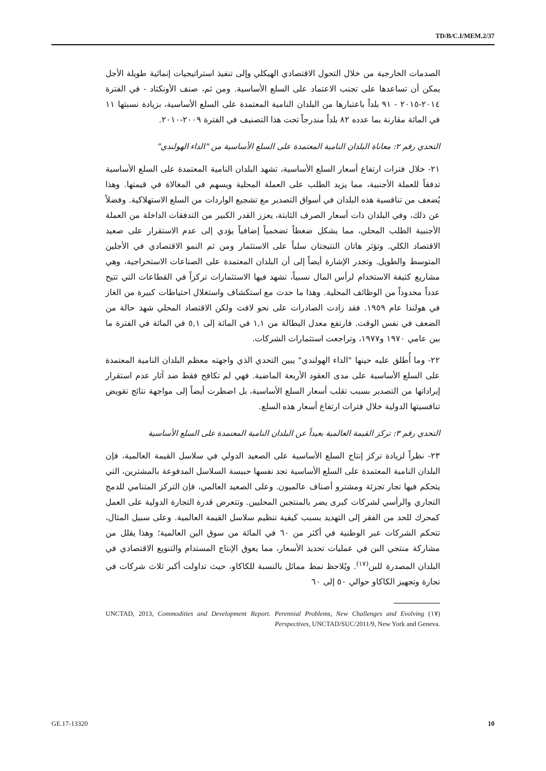TD/B/C.I/MEM.2/37
الصدمات الخارجية من خلال التحول الاقتصادي الهيكلي وإلى تنفيذ استراتيجيات إنمائية طويلة الأجل يمكن أن تساعدها على تجنب الاعتماد على السلع الأساسية. ومن ثم، صنف الأونكتاد - في الفترة ٢٠١٤-٢٠١٥ - ٩١ بلداً باعتبارها من البلدان النامية المعتمدة على السلع الأساسية، بزيادة نسبتها ١١ في المائة مقارنة بما عدده ٨٢ بلداً مندرجاً تحت هذا التصنيف في الفترة ٢٠٠٩-٢٠١٠.
التحدي رقم ٢: معاناة البلدان النامية المعتمدة على السلع الأساسية من "الداء الهولندي"
٢١- خلال فترات ارتفاع أسعار السلع الأساسية، تشهد البلدان النامية المعتمدة على السلع الأساسية تدفقاً للعملة الأجنبية، مما يزيد الطلب على العملة المحلية ويسهم في المغالاة في قيمتها. وهذا يُضعف من تنافسية هذه البلدان في أسواق التصدير مع تشجيع الواردات من السلع الاستهلاكية. وفضلاً عن ذلك، وفي البلدان ذات أسعار الصرف الثابتة، يعزز القدر الكبير من التدفقات الداخلة من العملة الأجنبية الطلب المحلي، مما يشكل ضغطاً تضخمياً إضافياً يؤدي إلى عدم الاستقرار على صعيد الاقتصاد الكلي. وتؤثر هاتان النتيجتان سلباً على الاستثمار ومن ثم النمو الاقتصادي في الأجلين المتوسط والطويل. وتجدر الإشارة أيضاً إلى أن البلدان المعتمدة على الصناعات الاستخراجية، وهي مشاريع كثيفة الاستخدام لرأس المال نسبياً، تشهد فيها الاستثمارات تركزاً في القطاعات التي تتيح عدداً محدوداً من الوظائف المحلية. وهذا ما حدث مع استكشاف واستغلال احتياطات كبيرة من الغاز في هولندا عام ١٩٥٩. فقد زادت الصادرات على نحو لافت ولكن الاقتصاد المحلي شهد حالة من الضعف في نفس الوقت. فارتفع معدل البطالة من ١,١ في المائة إلى ٥,١ في المائة في الفترة ما بين عامي ١٩٧٠ و١٩٧٧، وتراجعت استثمارات الشركات.
٢٢- وما أُطلق عليه حينها "الداء الهولندي" يبين التحدي الذي واجهته معظم البلدان النامية المعتمدة على السلع الأساسية على مدى العقود الأربعة الماضية. فهي لم تكافح فقط ضد آثار عدم استقرار إيراداتها من التصدير بسبب تقلب أسعار السلع الأساسية، بل اضطرت أيضاً إلى مواجهة نتائج تقويض تنافسيتها الدولية خلال فترات ارتفاع أسعار هذه السلع.
التحدي رقم ٣: تركز القيمة العالمية بعيداً عن البلدان النامية المعتمدة على السلع الأساسية
٢٣- نظراً لزيادة تركز إنتاج السلع الأساسية على الصعيد الدولي في سلاسل القيمة العالمية، فإن البلدان النامية المعتمدة على السلع الأساسية تجد نفسها حبيسة السلاسل المدفوعة بالمشترين، التي يتحكم فيها تجار تجزئة ومشترو أصناف عالميون. وعلى الصعيد العالمي، فإن التركز المتنامي للدمج التجاري والرأسي لشركات كبرى يضر بالمنتجين المحليين. وتتعرض قدرة التجارة الدولية على العمل كمحرك للحد من الفقر إلى التهديد بسبب كيفية تنظيم سلاسل القيمة العالمية. وعلى سبيل المثال، تتحكم الشركات عبر الوطنية في أكثر من ٦٠ في المائة من سوق البن العالمية؛ وهذا يقلل من مشاركة منتجي البن في عمليات تحديد الأسعار، مما يعوق الإنتاج المستدام والتنويع الاقتصادي في البلدان المصدرة للبن<sup>(١٧)</sup>. ويُلاحظ نمط مماثل بالنسبة للكاكاو، حيث تداولت أكبر ثلاث شركات في تجارة وتجهيز الكاكاو حوالي ٥٠ إلى ٦٠
(١٧) UNCTAD, 2013, Commodities and Development Report. Perennial Problems, New Challenges and Evolving Perspectives, UNCTAD/SUC/2011/9, New York and Geneva.
GE.17-13320 10